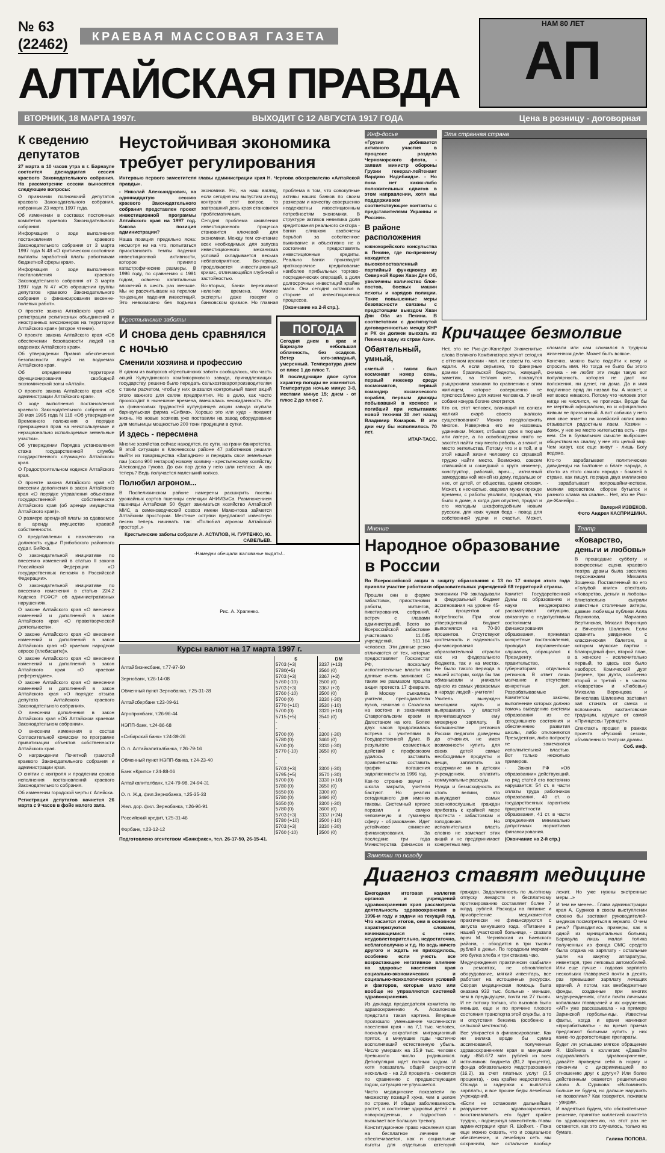№ 63
(22462)
КРАЕВАЯ МАССОВАЯ ГАЗЕТА
АЛТАЙСКАЯ ПРАВДА
НАМ 80 ЛЕТ
АП
ВТОРНИК, 18 МАРТА 1997г. ВЫХОДИТ С 12 АВГУСТА 1917 ГОДА Цена в розницу - договорная
К сведению депутатов
27 марта в 10 часов утра в г. Барнауле состоится двенадцатая сессия краевого Законодательного собрания. На рассмотрение сессии выносятся следующие вопросы:
О признании полномочий депутатов краевого Законодательного собрания, избранных 23 марта 1997 года.
Об изменении в составах постоянных комитетов краевого Законодательного собрания.
Информация о ходе выполнения постановления краевого Законодательного собрания от 3 марта 1997 года N 48 «О критическом состоянии выплаты заработной платы работникам бюджетной сферы края».
Информация о ходе выполнения постановления краевого Законодательного собрания от 3 марта 1997 года N 47 «Об обращении группы депутатов краевого Законодательного собрания о финансировании весенне-полевых работ».
О проекте закона Алтайского края «О регистрации религиозных объединений и иностранных миссионеров на территории Алтайского края» (второе чтение).
О проекте закона Алтайского края «Об обеспечении безопасности людей на водоемах Алтайского края».
Об утверждении Правил обеспечения безопасности людей на водоемах Алтайского края.
Об определении территории функционирования свободной экономической зоны «Алтай».
О проекте закона Алтайского края «Об администрации Алтайского края».
О ходе выполнения постановления краевого Законодательного собрания от 30 мая 1995 года N 118 «Об утверждении Временного положения о порядке прекращения прав на неиспользуемые и нерационально используемые земельные участки».
Об утверждении Порядка установления стажа государственной службы государственного служащего Алтайского края.
О Градостроительном кодексе Алтайского края.
О проекте закона Алтайского края «О внесении дополнения в закон Алтайского края «О порядке управления объектами государственной собственности Алтайского края (об аренде имущества Алтайского края)».
О размере арендной платы за сдаваемое в аренду имущество краевой собственности.
О представлении к назначению на должность судьи Прибобского районного суда г. Бийска.
О законодательной инициативе по внесению изменений в статью II закона Российской Федерации «О государственных пенсиях в Российской Федерации».
О законодательной инициативе по внесению изменения в статью 224.2 Кодекса РСФСР об административных нарушениях.
О законе Алтайского края «О внесении изменений и дополнений в закон Алтайского края «О правотворческой деятельности».
О законе Алтайского края «О внесении изменений и дополнений в закон Алтайского края «О краевом народном опросе (плебисците)».
О законе Алтайского края «О внесении изменений и дополнений в закон Алтайского края «О краевом референдуме».
О законе Алтайского края «О внесении изменений и дополнений в закон Алтайского края «О порядке отзыва депутата Алтайского краевого Законодательного собрания».
О внесении дополнения в закон Алтайского края «Об Алтайском краевом Законодательном собрании».
О внесении изменения в состав Согласительной комиссии по программе приватизации объектов собственности Алтайского края.
О награждении Почетной грамотой краевого Законодательного собрания и администрации края.
О снятии с контроля и продлении сроков исполнения постановлений краевого Законодательного собрания.
Об изменении городской черты г. Алейска.
Регистрация депутатов начнется 26 марта с 9 часов в фойе малого зала.
Неустойчивая экономика требует регулирования
Интервью первого заместителя главы администрации края Н. Чертова обозревателю «Алтайской правды».
- Николай Александрович, на одиннадцатую сессию краевого Законодательного собрания представлен проект инвестиционной программы Алтайского края на 1997 год. Какова позиция администрации?
Наша позиция предельно ясна: несмотря ни на что, попытаться приостановить темпы падения инвестиционной активности, которое приняло катастрофические размеры. В 1996 году, по сравнению с 1991 годом, освоено капитальных вложений в шесть раз меньше. Мы не рассчитываем на перелом тенденции падения инвестиций. Это невозможно без подъема экономики. Но, на наш взгляд, если сегодня мы выпустим из-под контроля этот вопрос, то завтрашний день края становится проблематичным.
Сегодня проблема оживления инвестиционного процесса становится ключевой для экономики. Между тем сочетание всех необходимых для запуска инвестиционного механизма условий складывается весьма неблагоприятное. Во-первых, продолжается инвестиционный кризис, отличающийся глубиной и застойностью.
Во-вторых, банки переживают нелегкие времена. Многие эксперты даже говорят о банковском кризисе. Но главная проблема в том, что совокупные активы наших банков по своим размерам и качеству совершенно неадекватны инвестиционным потребностям экономики. В структуре активов невелика доля кредитования реального сектора - банки слишком озабочены борьбой за собственное выживание и объективно не в состоянии предоставлять инвестиционные кредиты. Реально банки производят краткосрочное кредитование наиболее прибыльных торгово-посреднических операций, а доля долгосрочных инвестиций крайне мала. Они сегодня остаются в стороне от инвестиционных процессов.
(Окончание на 2-й стр.).
Крестьянские заботы
И снова день сравнялся с ночью
Сменили хозяина и профессию
В одном из выпусков «Крестьянских забот» сообщалось, что часть акций Кулундинского комбикормового завода, принадлежащих государству, решено было передать сельхозтоваропроизводителям с таким расчетом, чтобы у них оказался контрольный пакет акций этого важного для селян предприятия. Но в дело, как часто происходит в нынешние времена, вмешалась неожиданность. Из-за финансовых трудностей кулундинцев акции завода скупила барнаульская фирма «Сибма». Хорошо это или худо - покажет жизнь. Но новые хозяева уже поставили на завод оборудование для мельницы мощностью 200 тонн продукции в сутки.
И здесь - пересмена
Многие хозяйства сейчас находятся, по сути, на грани банкротства. В этой ситуации в Ключевском районе 47 работников решили выйти из товарищества «Западное» и передать свои земельные паи (около 900 гектаров) новому хозяину - крестьянскому хозяйству Александра Гукова. До сих пор дела у него шли неплохо. А как теперь? Ведь получается маленький колхоз.
Полюбил агроном...
В Поспелихинском районе намерены расширить посевы урожайных сортов пшеницы селекции АНИИЗиСа. Размножением пшеницы Алтайская 50 будет заниматься хозяйство Алтайской МИС, а семеноводческий совхоз имени Мамонтова займется Алтайским простором. Местные остряки предлагают известную песню теперь начинать так: «Полюбил агроном Алтайский простор!..»
Крестьянские заботы собрали А. АСТАПОВ, Н. ГУРТЕНКО, Ю. САВЕЛЬЕВ.
ПОГОДА
Сегодня днем в крае и Барнауле небольшая облачность, без осадков. Ветер юго-западный, умеренный. Температура днем от плюс 1 до плюс 7.
В последующие двое суток характер погоды не изменится. Температура ночью минус 3-8, местами минус 15; днем - от плюс 2 до плюс 7.
-Намедни обещали жалованье выдать!..
Рис. А. Храпенко.
Курсы валют на 17 марта 1997 г.
| | $ | DM |
| --- | --- | --- |
| Алтайбизнесбанк, т.77-97-50 | 5703 (+3) 5780(+5) | 3337 (+13) 3560 (0) |
| Зернобанк, т.26-14-08 | 5703 (+3) 5760 (-10) | 3367 (+3) 3500 (0) |
| Обменный пункт Зернобанка, т.25-31-28 | 5703 (+3) 5760 (-10) | 3367 (+3) 3500 (0) |
| Алтайсбербанк т.23-09-61 | 5700 (0) 5770 (+10) | 3330 (-30) 3530 (-10) |
| Агропромбанк, т.26-96-44 | 5700 (0) 5715 (+5) | 3320 (+10) 3540 (0) |
| НЭПП-банк, т.24-86-68 | - - | - - |
| «Сибирский банк» т.24-39-26 | 5700 (0) 5780 (0) | 3300 (-30) 3460 (0) |
| О. п. Алтайкапиталбанка, т.26-79-16 | 5700 (0) 5770 (-10) | 3330 (-30) 3650 (0) |
| Обменный пункт НЭПП-банка, т.24-23-40 | - - | - - |
| Банк «Крипс» т.24-88-06 | 5703 (+3) 5795 (+5) | 3300 (-30) 3570 (-30) |
| Алтайкапиталбанк, т.24-79-98, 24-94-31 | 5700 (0) 5780 (0) | 3330 (+10) 3650 (0) |
| О. п. Ж.д. фил.Зернобанка, т.25-35-33 | 5650 (0) 5780 (0) | 3300 (0) 3490 (0) |
| Жел. дор. фил. Зернобанка, т.26-96-91 | 5650 (0) 5780 (0) | 3300 (-30) 3600 (0) |
| Российский кредит, т.25-31-46 | 5703 (+3) 5780 (+10) | 3337 (+24) 3500 (-10) |
| Форбанк, т.23-12-12 | 5703 (+3) 5760 (-10) | 3330 (-30) 3500 (0) |
Подготовлено агентством «Банкфакс», тел. 26-17-50, 26-15-41.
Инф-досье
«Грузия добивается активного участия в процессе раздела Черноморского флота, - заявил министр обороны Грузии генерал-лейтенант Вардико Надибаидзе. - Но пока нет каких-либо положительных сдвигов в этом направлении, хотя мы поддерживаем соответствующие контакты с представителями Украины и России».
В районе расположения
южнокорейского консульства в Пекине, где по-прежнему находится высокопоставленный партийный функционер из Северной Кореи Хван Дян Об, увеличены количество блок-постов, боевых машин пехоты и нарядов полиции. Такие повышенные меры безопасности связаны с предстоящим выездом Хван Дян Оба из Пекина. В соответствии с достигнутой договоренностью между КНР и РК он должен выехать из Пекина в одну из стран Азии.
Обаятельный, умный,
смелый - таким был космонавт номер семь, первый инженер среди космонавтов, первый командир космического корабля, первым дважды побывавший в космосе и погибший при испытаниях новой техники 30 лет назад Владимир Комаров. В эти дни ему бы исполнилось 70 лет.
ИТАР-ТАСС.
Эта странная страна
Кричащее безмолвие
Нет, это не Рио-де-Жанейро! Знаменитые слова Великого Комбинатора звучат сегодня с оттенком иронии - мол, не совсем то, чего ждали. А если серьезно, то фанерные домики бразильской бедноты, живущей, заметим, на теплом юге, покажутся рыцарскими замками по сравнению с этим жилищем, которое совершенно не приспособлено для жизни человека. У иной собаки конура богаче смотрится.
Кто он, этот человек, влачащий на санках жалкий скарб своего жалкого существования? Можно предположить многое. Наверняка его не назовешь удачником. Может, отбывал срок в тюрьме или лагере, а по освобождении никто не захотел найти ему место работы, а значит, и место жительства. Потому что и в той, и в этой нашей жизни человеку со справкой трудно найти место. Возможно, совсем спившийся и сошедший с круга инженер, конструктор, рабочий, врач..., изгнанный замордованной женой из дому, подальше от нее, от детей, от общества, одним словом. Может, к несчастью, овдовел мужик прежде времени, с работы уволили, продавал, что было в доме, а когда дом опустел, продал и его молодым шкафоподобным новым русским, для коих чужая беда - повод для собственной удачи и счастья. Может, сломали или сам сломался в трудном жизненном деле. Может быть всякое.
Конечно, можно было подойти к нему и спросить имя. Но тогда не было бы этого снимка - не любят эти люди такую вот популярность, которая не даст ни положения, ни денег, ни дома. Да и имя подлинное вряд ли назвал бы. А может, и нет вовсе никакого. Потому что человек этот нигде не числится, не прописан. Вроде бы не мертвый официально, но и официально живым не признанный. А вот собачка у него имя свое знает и на хозяйский оклик живо отзывается радостным лаем. Хозяин - бомж, у нее же место жительства есть - при нем. Он в буквальном смысле выброшен обществом на свалку, у нее это целый мир. Чем живут, как еще живут - лишь Богу ведомо.
Кто-то зарабатывает политические дивиденды на болтовне о благе народа, а кто-то из этого самого народа - бомжей в стране, как пишут, порядка двух миллионов - зарабатывает попрошайничеством, мелким воровством, сбором бутылок и разного хлама на свалке... Нет, это не Рио-де-Жанейро...
Валерий ИЗВЕКОВ.
Фото Андрея КАСПРИШИНА.
Мнение
Народное образование в России
Во Всероссийской акции в защиту образования с 13 по 17 января этого года приняли участие работники образовательных учреждений 68 территорий страны.
Прошли они в форме забастовок, приостановки работы, митингов, пикетирования, собраний, встреч с главами администраций. Всего во Всероссийской забастовке участвовало 11.045 учреждений, 511.164 человека. Эти данные резко отличаются от тех, которые предоставляет Госкомстат РФ, поскольку исполнительные власти эти данные очень занижают. С таким же размахом прошла акция протеста 17 февраля. В Москву съехались учителя, преподаватели вузов, начиная с Сахалина на востоке и заканчивая Ставропольским краем и Дагестаном на юге. Более двух часов продолжалась встреча с учителями в Государственной Думе. В результате совместных действий с профсоюзом удалось заставить правительство составить график погашения задолженности за 1996 год.
Как-то странно звучит - школа закрыта, учителя бастуют. Но реалии сегодняшнего дня именно таковы. Системный кризис поразил и самую человечную и гуманную сферу - образование. Идет устойчивое снижение финансирования. За последние три года Министерства финансов и экономики РФ закладывали в федеральный бюджет ассигнования на уровне 45-47 процентов от потребности. При этом утвержденный бюджет выполнялся на 70-80 процентов. Отсутствуют системность и надежность финансирования образовательной отрасли как из федерального бюджета, так и на местах. Не было такого периода в нашей истории, когда бы так обманывали и унижали одного из самых уважаемых в народе людей - учителя!
Учитель вынужден месяцами ждать и выпрашивать у властей причитающуюся ему мизерную зарплату. В большинстве регионов России педагоги доведены до отчаяния, не имея возможности купить для своих детей самые необходимые продукты и вещи, заплатить за содержание их в детских учреждениях, оплатить коммунальные расходы.
Нужда и безысходность их столь велики, что вынуждают самых законопослушных граждан прибегать к крайней мере протеста - забастовкам и голодовкам. Но исполнительная власть словно не замечает этих акций и не предпринимает конкретных мер.
Комитет Государственной Думы по образованию и науке неоднократно рассматривал ситуацию, связанную с недопустимым состоянием финансирования образования, принимал конкретные постановления, проводил парламентские слушания, обращался к Президенту, в правительство, к губернаторам отдельных регионов. В ответ лишь молчание и отсутствие конкретных дел. Разрабатываемые Комитетом законы, выполнение которых должно помочь выведению системы образования из ее сегодняшнего состояния и обеспечению развития школы, либо отклоняются Президентом, либо попросту не замечаются исполнительной властью. Вот только несколько примеров.
- Закон РФ «Об образовании» действующий, но ряд статей его постоянно нарушается: 54 ст. в части оплаты труда работников образования, 40 ст. о государственных гарантиях приоритетности образования, 41 ст. в части определения минимально допустимых нормативов финансирования.
(Окончание на 2-й стр.)
Театр
«Коварство, деньги и любовь»
В прошедшие субботу и воскресенье сцена краевого театра драмы была заселена персонажами Михаила Зощенко. Поставленный по его «Голубой книге» спектакль «Коварство, деньги и любовь» блистательно сыграли известные столичные актеры, давние любимцы публики Алла Ларионова, Марианна Вертинская, Михаил Воронцов и Вячеслав Шалевич. Если сравнить увиденное с классическим балетом, в котором мужские партии - благородный фон, второй план, а женские - исключительно первый, то здесь все было наоборот. Комический дуэт (вернее, три дуэта, особенно второй и третий - в частях «Коварство» и «Любовь») Михаила Воронцова и Вячеслава Шалевича заставил зал стонать от смеха и вспоминать вахтанговские традиции, идущие от самой «Принцессы Турандот».
Спектакль прошел в рамках проекта «Русский сезон», объявленного театром драмы.
Соб. инф.
Заметки по поводу
Диагноз ставят медицине
Ежегодная итоговая коллегия органов и учреждений здравоохранения края рассмотрела деятельность здравоохранения в 1996-м году и задачи на текущий год. Что касается итогов, они в основном характеризуются словами, начинающимися с «не»: неудовлетворительно, недостаточно, неблагополучно и т.д. Но ведь ничего другого и ждать не приходилось, особенно если учесть все возрастающее негативное влияние на здоровье населения края социально-экономических и социально-психологических условий и факторов, которые мало или вообще не управляются системой здравоохранения.
Из доклада председателя комитета по здравоохранению А. Аскалонова предстала такая картина. Впервые произошло уменьшение численности населения края - на 7,1 тыс. человек, поскольку сократился миграционный приток, в минувшие годы частично восполнявший естественную убыль. Число умерших на 15,9 тыс. человек превысило число родившихся. Депопуляция идет полным ходом. И хотя показатель общей смертности несколько - на 2,8 процента - снизился по сравнению с предшествующим годом, ситуация не улучшается.
Чисто медицинские показатели по множеству позиций хуже, чем в целом по стране. И общая заболеваемость растет, и состояние здоровья детей - и новорожденных, и подростков - вызывает все большую тревогу.
Конституционное право населения края на бесплатное лечение не обеспечивается, как и социальные льготы для отдельных категорий граждан. Задолженность по льготному отпуску лекарств и бесплатному протезированию составляет более 7 млрд. рублей. Расходы на питание и приобретение медикаментов практически не финансируются с августа минувшего года. «Питание в нашей участковой больнице, - сказала врач М. Чернявская из Баевского района, - обходится в три тысячи рублей в день». По городским меркам - это булка хлеба и три стакана чаю.
Медучреждения практически «забыли» о ремонтах, не обновляются оборудование, мягкий инвентарь, все работает на истощенных ресурсах. Скорая медицинская помощь была оказана 932 тыс. больных - меньше, чем в предыдущем, почти на 27 тысяч. И не потому только, что вызовов было меньше, еще и по причине плохого состояния транспорта этой службы, а то и отсутствия бензина (особенно в сельской местности).
Все упирается в финансирование. Как ни велика вроде бы сумма ассигнований, полученных здравоохранением края в минувшем году -856.672 млн. рублей из всех источников: бюджета (81,2 процента), фонда обязательного медстрахования (16,2), за счет платных услуг (2,5 процента), - она крайне недостаточна. Отсюда и задержки с выплатой зарплаты, и все прочие беды лечебных учреждений.
«Если не остановим дальнейшее разрушение здравоохранения, восстанавливать его будет крайне трудно, - подчеркнул заместитель главы администрации края Я. Шойхет. - Пока еще можно сказать, что и социальное обеспечение, и лечебную сеть мы сохранили, все остальное вообще лежит. Но уже нужны экстренные меры...»
И тем не менее... Глава администрации края А. Суриков в своем выступлении словно бы заставил руководителей-медиков посмотреться в зеркало. О чем речь? Приводились примеры, как в одной из муниципальных больниц Барнаула лишь малая толика полученных из фонда ОМС средств была отдана на зарплату - остальные ушли на закупку аппаратуры, инвентаря, трех легковых автомобилей. Или еще лучше - годовая зарплата нескольких главврачей почти в десять раз превышает зарплату лечащих врачей. А потом, как внебюджетные фонды, созданные при многих медучреждениях, стали почти личными копилками главврачей и их окружения, «АП» уже рассказывала - на примере Заринской горбольницы. Известны факты, когда и врачи начинают «прирабатывать» - во время приема предлагают больным купить у них какие-то дорогостоящие препараты.
Будет ли услышано мягкое обращение Я. Шойхета к коллегам: «Давайте оздоравливать здравоохранение, давайте приведем себя в норму и покончим с дискриминацией по отношению друг к другу»? Или более действенным окажется решительное слово А. Сурикова: «Вспоминать больше не будем, но дальше нарушать не позволим»? Как говорится, поживем - увидим.
И надеяться будем, что обстоятельное решение, принятое коллегией комитета по здравоохранению, на этот раз не останется, как это случалось, только на бумаге.
Галина ПОПОВА.